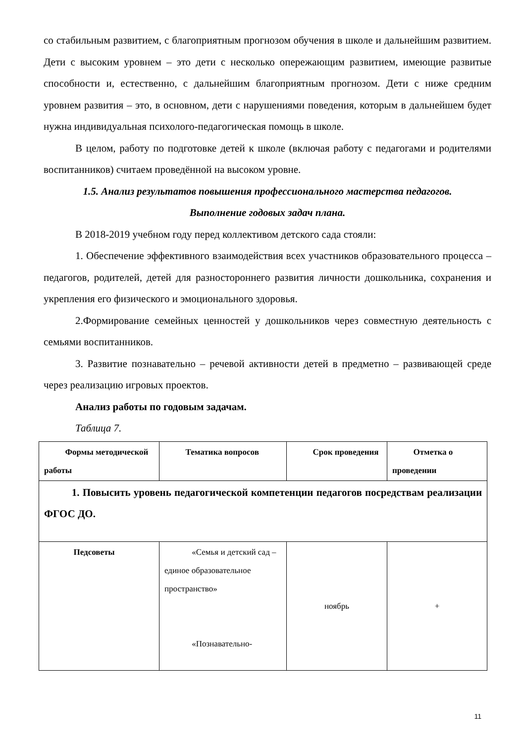со стабильным развитием, с благоприятным прогнозом обучения в школе и дальнейшим развитием. Дети с высоким уровнем – это дети с несколько опережающим развитием, имеющие развитые способности и, естественно, с дальнейшим благоприятным прогнозом. Дети с ниже средним уровнем развития – это, в основном, дети с нарушениями поведения, которым в дальнейшем будет нужна индивидуальная психолого-педагогическая помощь в школе.
В целом, работу по подготовке детей к школе (включая работу с педагогами и родителями воспитанников) считаем проведённой на высоком уровне.
1.5. Анализ результатов повышения профессионального мастерства педагогов.
Выполнение годовых задач плана.
В 2018-2019 учебном году перед коллективом детского сада стояли:
1. Обеспечение эффективного взаимодействия всех участников образовательного процесса – педагогов, родителей, детей для разностороннего развития личности дошкольника, сохранения и укрепления его физического и эмоционального здоровья.
2.Формирование семейных ценностей у дошкольников через совместную деятельность с семьями воспитанников.
3. Развитие познавательно – речевой активности детей в предметно – развивающей среде через реализацию игровых проектов.
Анализ работы по годовым задачам.
Таблица 7.
| Формы методической работы | Тематика вопросов | Срок проведения | Отметка о проведении |
| --- | --- | --- | --- |
| 1. Повысить уровень педагогической компетенции педагогов посредствам реализации ФГОС ДО. | | | |
| Педсоветы | «Семья и детский сад – единое образовательное пространство» «Познавательно- | ноябрь | + |
11